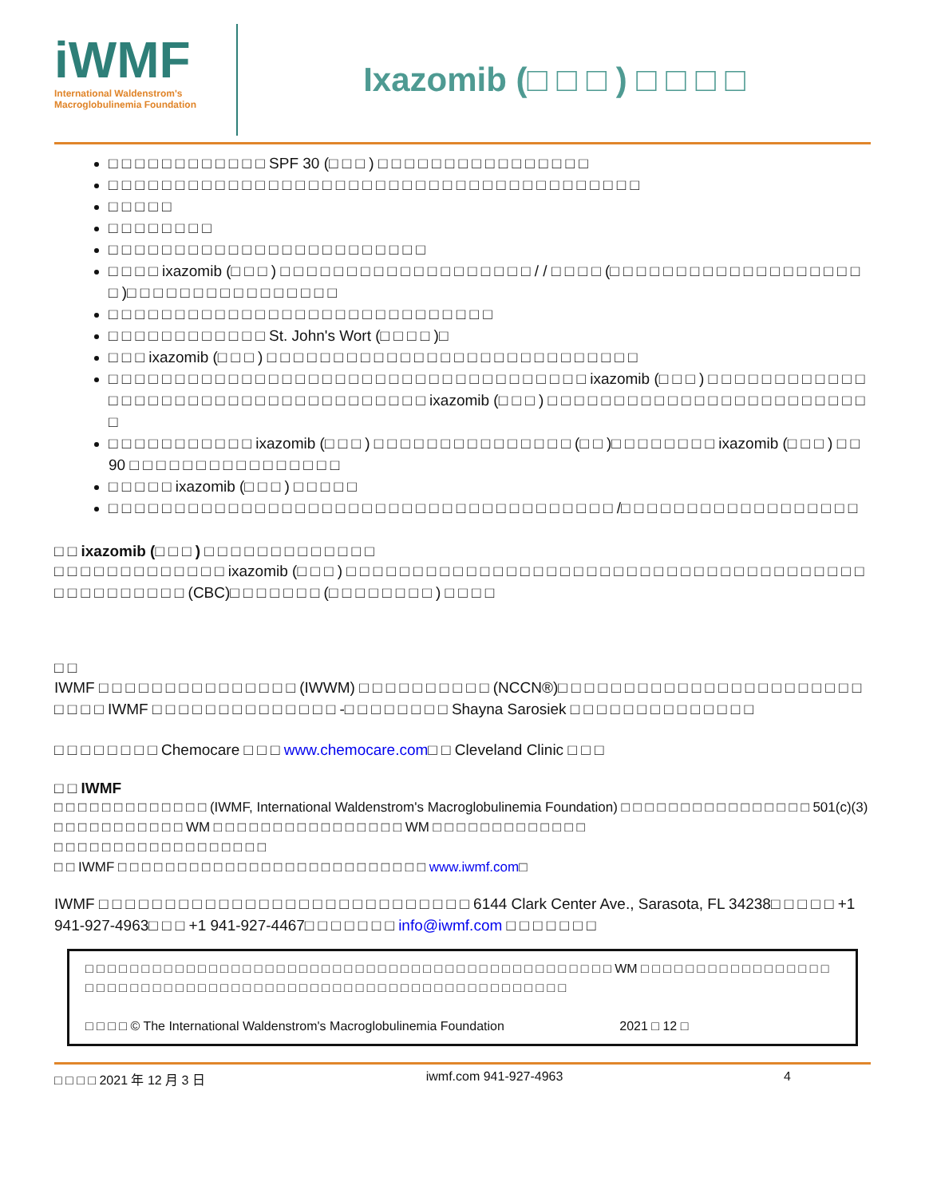iWMF
International Waldenstrom's
Macroglobulinemia Foundation
Ixazomib (□ □ □ ) □ □ □ □
□ □ □ □ □ □ □ □ □ □ □ □ SPF 30 (□ □ □ ) □ □ □ □ □ □ □ □ □ □ □ □ □ □ □ □
□ □ □ □ □ □ □ □ □ □ □ □ □ □ □ □ □ □ □ □ □ □ □ □ □ □ □ □ □ □ □ □ □ □ □ □ □ □ □ □
□ □ □ □ □
□ □ □ □ □ □ □ □
□ □ □ □ □ □ □ □ □ □ □ □ □ □ □ □ □ □ □ □ □ □ □ □
□ □ □ □ ixazomib (□ □ □ ) □ □ □ □ □ □ □ □ □ □ □ □ □ □ □ □ □ □ □ / / □ □ □ □ (□ □ □ □ □ □ □ □ □ □ □ □ □ □ □ □ □ □ □ □ )□ □ □ □ □ □ □ □ □ □ □ □ □ □ □ □
□ □ □ □ □ □ □ □ □ □ □ □ □ □ □ □ □ □ □ □ □ □ □ □ □ □ □ □ □
□ □ □ □ □ □ □ □ □ □ □ □ St. John's Wort (□ □ □ □ )□
□ □ □ ixazomib (□ □ □ ) □ □ □ □ □ □ □ □ □ □ □ □ □ □ □ □ □ □ □ □ □ □ □ □ □ □ □ □
□ □ □ □ □ □ □ □ □ □ □ □ □ □ □ □ □ □ □ □ □ □ □ □ □ □ □ □ □ □ □ □ □ □ □ □ ixazomib (□ □ □ ) □ □ □ □ □ □ □ □ □ □ □ □ □ □ □ □ □ □ □ □ □ □ □ □ □ □ □ □ □ □ □ □ □ □ □ □ ixazomib (□ □ □ ) □ □ □ □ □ □ □ □ □ □ □ □ □ □ □ □ □ □ □ □ □ □ □ □ □
□ □ □ □ □ □ □ □ □ □ □ ixazomib (□ □ □ ) □ □ □ □ □ □ □ □ □ □ □ □ □ □ □ (□ □ )□ □ □ □ □ □ □ □ ixazomib (□ □ □ ) □ □ 90 □ □ □ □ □ □ □ □ □ □ □ □ □ □ □ □
□ □ □ □ □ ixazomib (□ □ □ ) □ □ □ □ □
□ □ □ □ □ □ □ □ □ □ □ □ □ □ □ □ □ □ □ □ □ □ □ □ □ □ □ □ □ □ □ □ □ □ □ □ □ □ /□ □ □ □ □ □ □ □ □ □ □ □ □ □ □ □ □ □
□ □ ixazomib (□ □ □ ) □ □ □ □ □ □ □ □ □ □ □ □ □
□ □ □ □ □ □ □ □ □ □ □ □ □ ixazomib (□ □ □ ) □ □ □ □ □ □ □ □ □ □ □ □ □ □ □ □ □ □ □ □ □ □ □ □ □ □ □ □ □ □ □ □ □ □ □ □ □ □ □ □ □ □ □ □ □ □ □ □ □ (CBC)□ □ □ □ □ □ □ (□ □ □ □ □ □ □ □ ) □ □ □ □
□ □
IWMF □ □ □ □ □ □ □ □ □ □ □ □ □ □ □ (IWWM) □ □ □ □ □ □ □ □ □ □ (NCCN®)□ □ □ □ □ □ □ □ □ □ □ □ □ □ □ □ □ □ □ □ □ □ □ □ □ □ □ IWMF □ □ □ □ □ □ □ □ □ □ □ □ □ □ -□ □ □ □ □ □ □ □ Shayna Sarosiek □ □ □ □ □ □ □ □ □ □ □ □ □ □
□ □ □ □ □ □ □ □ Chemocare □ □ □ www.chemocare.com□ □ Cleveland Clinic □ □ □
□ □ IWMF
□ □ □ □ □ □ □ □ □ □ □ □ □ (IWMF, International Waldenstrom's Macroglobulinemia Foundation) □ □ □ □ □ □ □ □ □ □ □ □ □ □ □ □ 501(c)(3) □ □ □ □ □ □ □ □ □ □ □ WM □ □ □ □ □ □ □ □ □ □ □ □ □ □ □ □ WM □ □ □ □ □ □ □ □ □ □ □ □ □
□ □ □ □ □ □ □ □ □ □ □ □ □ □ □ □ □ □
□ □ IWMF □ □ □ □ □ □ □ □ □ □ □ □ □ □ □ □ □ □ □ □ □ □ □ □ □ □ www.iwmf.com□
IWMF □ □ □ □ □ □ □ □ □ □ □ □ □ □ □ □ □ □ □ □ □ □ □ □ □ □ □ □ 6144 Clark Center Ave., Sarasota, FL 34238□ □ □ □ □ +1 941-927-4963□ □ □ +1 941-927-4467□ □ □ □ □ □ □ info@iwmf.com □ □ □ □ □ □ □
□ □ □ □ □ □ □ □ □ □ □ □ □ □ □ □ □ □ □ □ □ □ □ □ □ □ □ □ □ □ □ □ □ □ □ □ □ □ □ □ □ □ □ □ □ □ □ WM □ □ □ □ □ □ □ □ □ □ □ □ □ □ □ □ □ □ □ □ □ □ □ □ □ □ □ □ □ □ □ □ □ □ □ □ □ □ □ □ □ □ □ □ □ □ □ □ □ □ □ □ □ □ □ □ □ □ □ □
□ □ □ □ © The International Waldenstrom's Macroglobulinemia Foundation 2021 □ 12 □
□ □ □ □ 2021 年 12 月 3 日 iwmf.com 941-927-4963 4